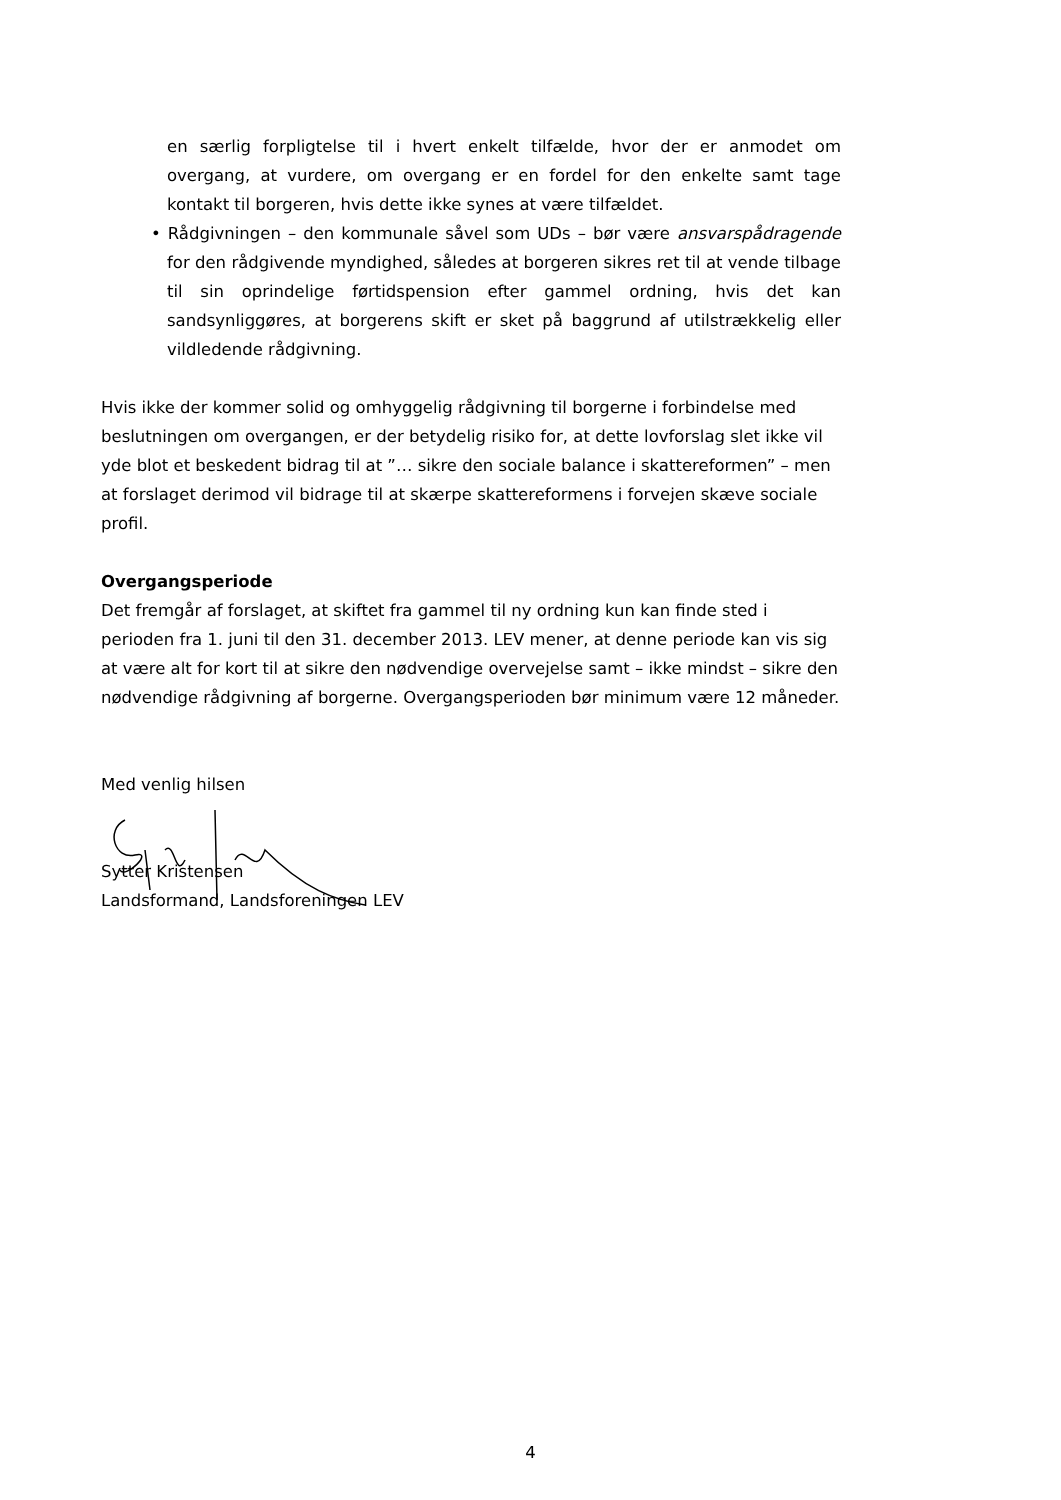en særlig forpligtelse til i hvert enkelt tilfælde, hvor der er anmodet om overgang, at vurdere, om overgang er en fordel for den enkelte samt tage kontakt til borgeren, hvis dette ikke synes at være tilfældet.
• Rådgivningen – den kommunale såvel som UDs – bør være ansvarspådragende for den rådgivende myndighed, således at borgeren sikres ret til at vende tilbage til sin oprindelige førtidspension efter gammel ordning, hvis det kan sandsynliggøres, at borgerens skift er sket på baggrund af utilstrækkelig eller vildledende rådgivning.
Hvis ikke der kommer solid og omhyggelig rådgivning til borgerne i forbindelse med beslutningen om overgangen, er der betydelig risiko for, at dette lovforslag slet ikke vil yde blot et beskedent bidrag til at ”… sikre den sociale balance i skattereformen” – men at forslaget derimod vil bidrage til at skærpe skattereformens i forvejen skæve sociale profil.
Overgangsperiode
Det fremgår af forslaget, at skiftet fra gammel til ny ordning kun kan finde sted i perioden fra 1. juni til den 31. december 2013. LEV mener, at denne periode kan vis sig at være alt for kort til at sikre den nødvendige overvejelse samt – ikke mindst – sikre den nødvendige rådgivning af borgerne. Overgangsperioden bør minimum være 12 måneder.
Med venlig hilsen
Sytter Kristensen
Landsformand, Landsforeningen LEV
4